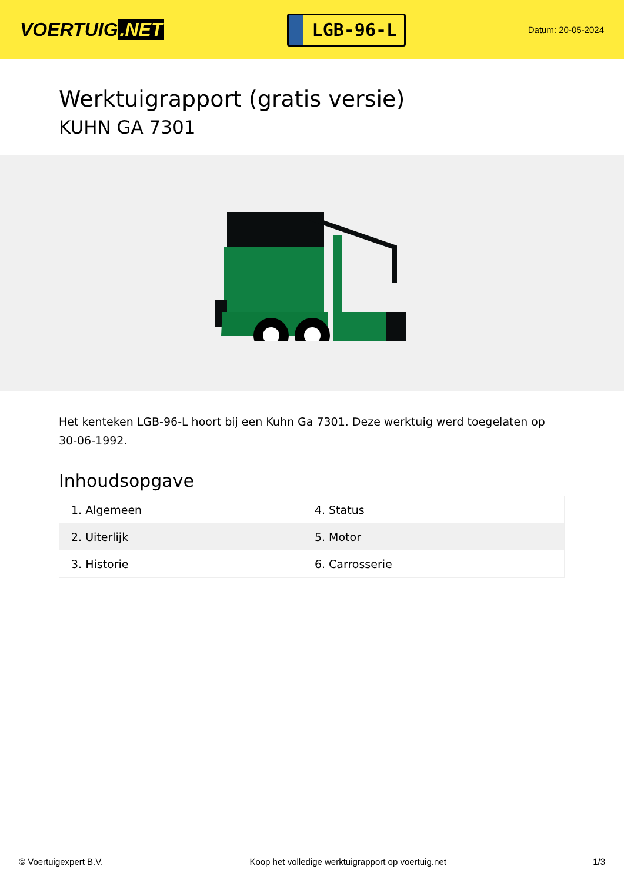VOERTUIG.NET
LGB-96-L
Datum: 20-05-2024
Werktuigrapport (gratis versie)
KUHN GA 7301
Het kenteken LGB-96-L hoort bij een Kuhn Ga 7301. Deze werktuig werd toegelaten op 30-06-1992.
Inhoudsopgave
| 1. Algemeen | 4. Status |
| 2. Uiterlijk | 5. Motor |
| 3. Historie | 6. Carrosserie |
© Voertuigexpert B.V. Koop het volledige werktuigrapport op voertuig.net 1/3